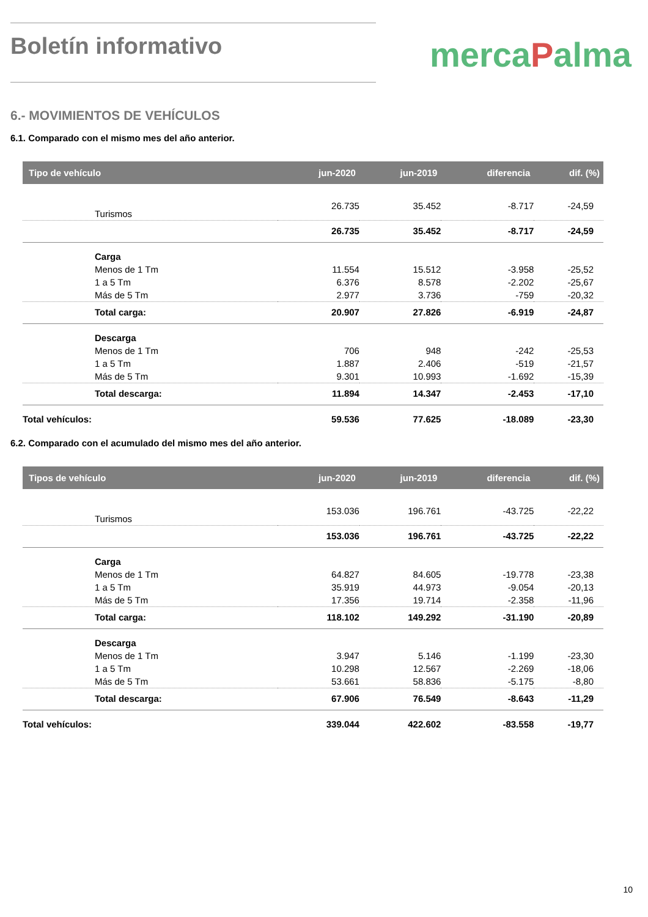Boletín informativo
mercaPalma
6.- MOVIMIENTOS DE VEHÍCULOS
6.1. Comparado con el mismo mes del año anterior.
| Tipo de vehículo | jun-2020 | jun-2019 | diferencia | dif. (%) |
| --- | --- | --- | --- | --- |
| Turismos | 26.735 | 35.452 | -8.717 | -24,59 |
| | 26.735 | 35.452 | -8.717 | -24,59 |
| Carga | | | | |
| Menos de 1 Tm | 11.554 | 15.512 | -3.958 | -25,52 |
| 1 a 5 Tm | 6.376 | 8.578 | -2.202 | -25,67 |
| Más de 5 Tm | 2.977 | 3.736 | -759 | -20,32 |
| Total carga: | 20.907 | 27.826 | -6.919 | -24,87 |
| Descarga | | | | |
| Menos de 1 Tm | 706 | 948 | -242 | -25,53 |
| 1 a 5 Tm | 1.887 | 2.406 | -519 | -21,57 |
| Más de 5 Tm | 9.301 | 10.993 | -1.692 | -15,39 |
| Total descarga: | 11.894 | 14.347 | -2.453 | -17,10 |
| Total vehículos: | 59.536 | 77.625 | -18.089 | -23,30 |
6.2. Comparado con el acumulado del mismo mes del año anterior.
| Tipos de vehículo | jun-2020 | jun-2019 | diferencia | dif. (%) |
| --- | --- | --- | --- | --- |
| Turismos | 153.036 | 196.761 | -43.725 | -22,22 |
| | 153.036 | 196.761 | -43.725 | -22,22 |
| Carga | | | | |
| Menos de 1 Tm | 64.827 | 84.605 | -19.778 | -23,38 |
| 1 a 5 Tm | 35.919 | 44.973 | -9.054 | -20,13 |
| Más de 5 Tm | 17.356 | 19.714 | -2.358 | -11,96 |
| Total carga: | 118.102 | 149.292 | -31.190 | -20,89 |
| Descarga | | | | |
| Menos de 1 Tm | 3.947 | 5.146 | -1.199 | -23,30 |
| 1 a 5 Tm | 10.298 | 12.567 | -2.269 | -18,06 |
| Más de 5 Tm | 53.661 | 58.836 | -5.175 | -8,80 |
| Total descarga: | 67.906 | 76.549 | -8.643 | -11,29 |
| Total vehículos: | 339.044 | 422.602 | -83.558 | -19,77 |
10